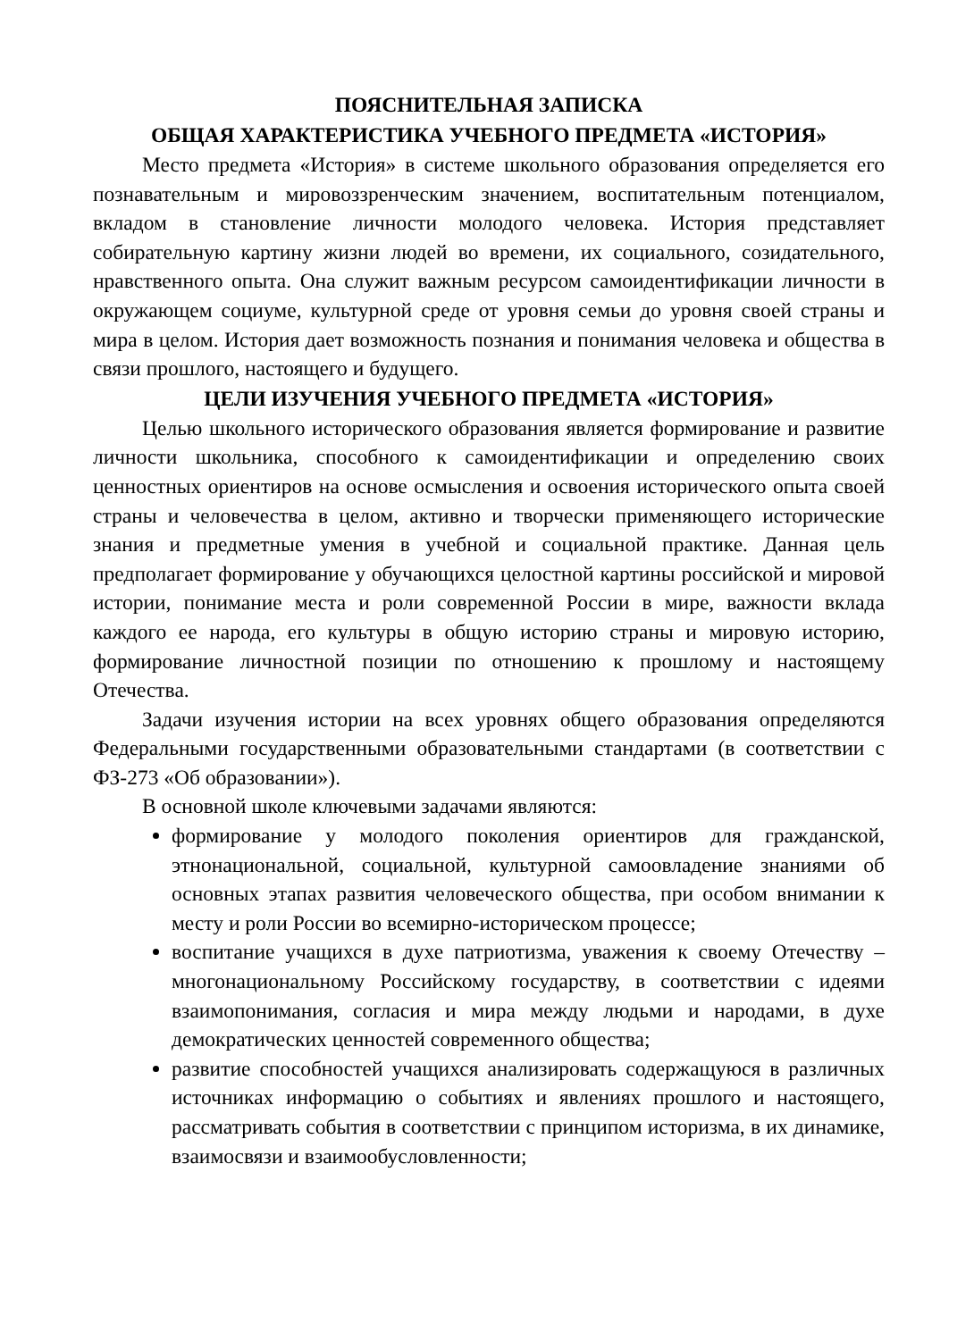ПОЯСНИТЕЛЬНАЯ ЗАПИСКА
ОБЩАЯ ХАРАКТЕРИСТИКА УЧЕБНОГО ПРЕДМЕТА «ИСТОРИЯ»
Место предмета «История» в системе школьного образования определяется его познавательным и мировоззренческим значением, воспитательным потенциалом, вкладом в становление личности молодого человека. История представляет собирательную картину жизни людей во времени, их социального, созидательного, нравственного опыта. Она служит важным ресурсом самоидентификации личности в окружающем социуме, культурной среде от уровня семьи до уровня своей страны и мира в целом. История дает возможность познания и понимания человека и общества в связи прошлого, настоящего и будущего.
ЦЕЛИ ИЗУЧЕНИЯ УЧЕБНОГО ПРЕДМЕТА «ИСТОРИЯ»
Целью школьного исторического образования является формирование и развитие личности школьника, способного к самоидентификации и определению своих ценностных ориентиров на основе осмысления и освоения исторического опыта своей страны и человечества в целом, активно и творчески применяющего исторические знания и предметные умения в учебной и социальной практике. Данная цель предполагает формирование у обучающихся целостной картины российской и мировой истории, понимание места и роли современной России в мире, важности вклада каждого ее народа, его культуры в общую историю страны и мировую историю, формирование личностной позиции по отношению к прошлому и настоящему Отечества.
Задачи изучения истории на всех уровнях общего образования определяются Федеральными государственными образовательными стандартами (в соответствии с ФЗ-273 «Об образовании»).
В основной школе ключевыми задачами являются:
формирование у молодого поколения ориентиров для гражданской, этнонациональной, социальной, культурной самоовладение знаниями об основных этапах развития человеческого общества, при особом внимании к месту и роли России во всемирно-историческом процессе;
воспитание учащихся в духе патриотизма, уважения к своему Отечеству – многонациональному Российскому государству, в соответствии с идеями взаимопонимания, согласия и мира между людьми и народами, в духе демократических ценностей современного общества;
развитие способностей учащихся анализировать содержащуюся в различных источниках информацию о событиях и явлениях прошлого и настоящего, рассматривать события в соответствии с принципом историзма, в их динамике, взаимосвязи и взаимообусловленности;